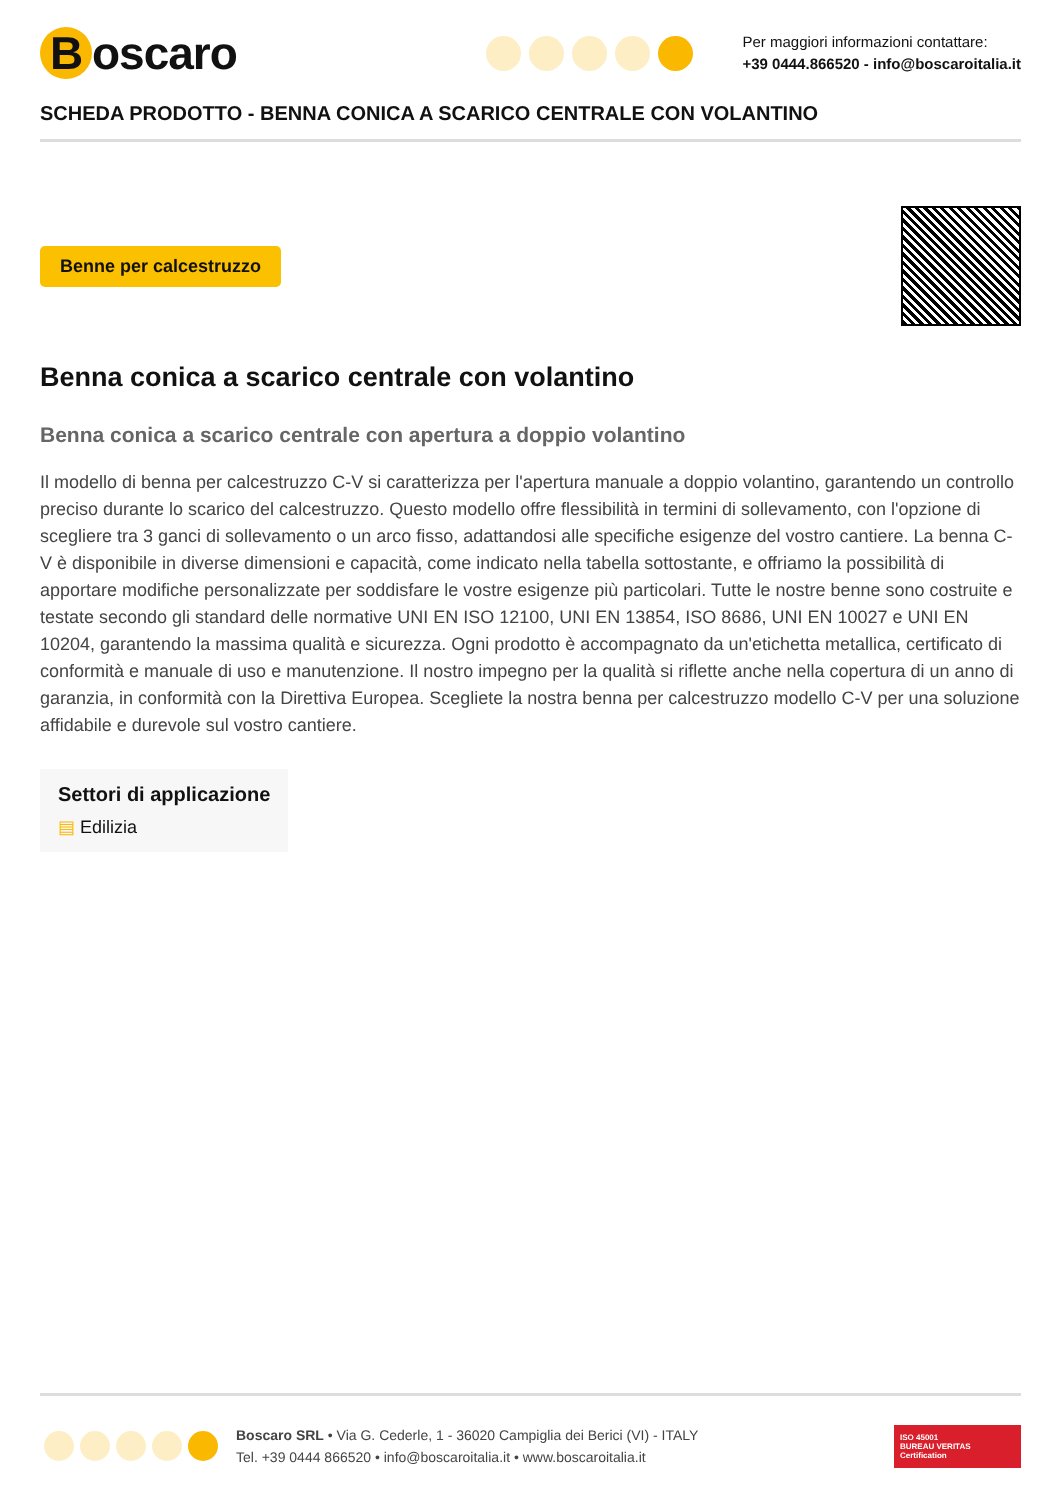Boscaro
Per maggiori informazioni contattare:
+39 0444.866520 - info@boscaroitalia.it
SCHEDA PRODOTTO - BENNA CONICA A SCARICO CENTRALE CON VOLANTINO
Benne per calcestruzzo
Benna conica a scarico centrale con volantino
Benna conica a scarico centrale con apertura a doppio volantino
Il modello di benna per calcestruzzo C-V si caratterizza per l'apertura manuale a doppio volantino, garantendo un controllo preciso durante lo scarico del calcestruzzo. Questo modello offre flessibilità in termini di sollevamento, con l'opzione di scegliere tra 3 ganci di sollevamento o un arco fisso, adattandosi alle specifiche esigenze del vostro cantiere. La benna C-V è disponibile in diverse dimensioni e capacità, come indicato nella tabella sottostante, e offriamo la possibilità di apportare modifiche personalizzate per soddisfare le vostre esigenze più particolari. Tutte le nostre benne sono costruite e testate secondo gli standard delle normative UNI EN ISO 12100, UNI EN 13854, ISO 8686, UNI EN 10027 e UNI EN 10204, garantendo la massima qualità e sicurezza. Ogni prodotto è accompagnato da un'etichetta metallica, certificato di conformità e manuale di uso e manutenzione. Il nostro impegno per la qualità si riflette anche nella copertura di un anno di garanzia, in conformità con la Direttiva Europea. Scegliete la nostra benna per calcestruzzo modello C-V per una soluzione affidabile e durevole sul vostro cantiere.
Settori di applicazione
▤ Edilizia
Boscaro SRL • Via G. Cederle, 1 - 36020 Campiglia dei Berici (VI) - ITALY
Tel. +39 0444 866520 • info@boscaroitalia.it • www.boscaroitalia.it
ISO 45001
BUREAU VERITAS
Certification